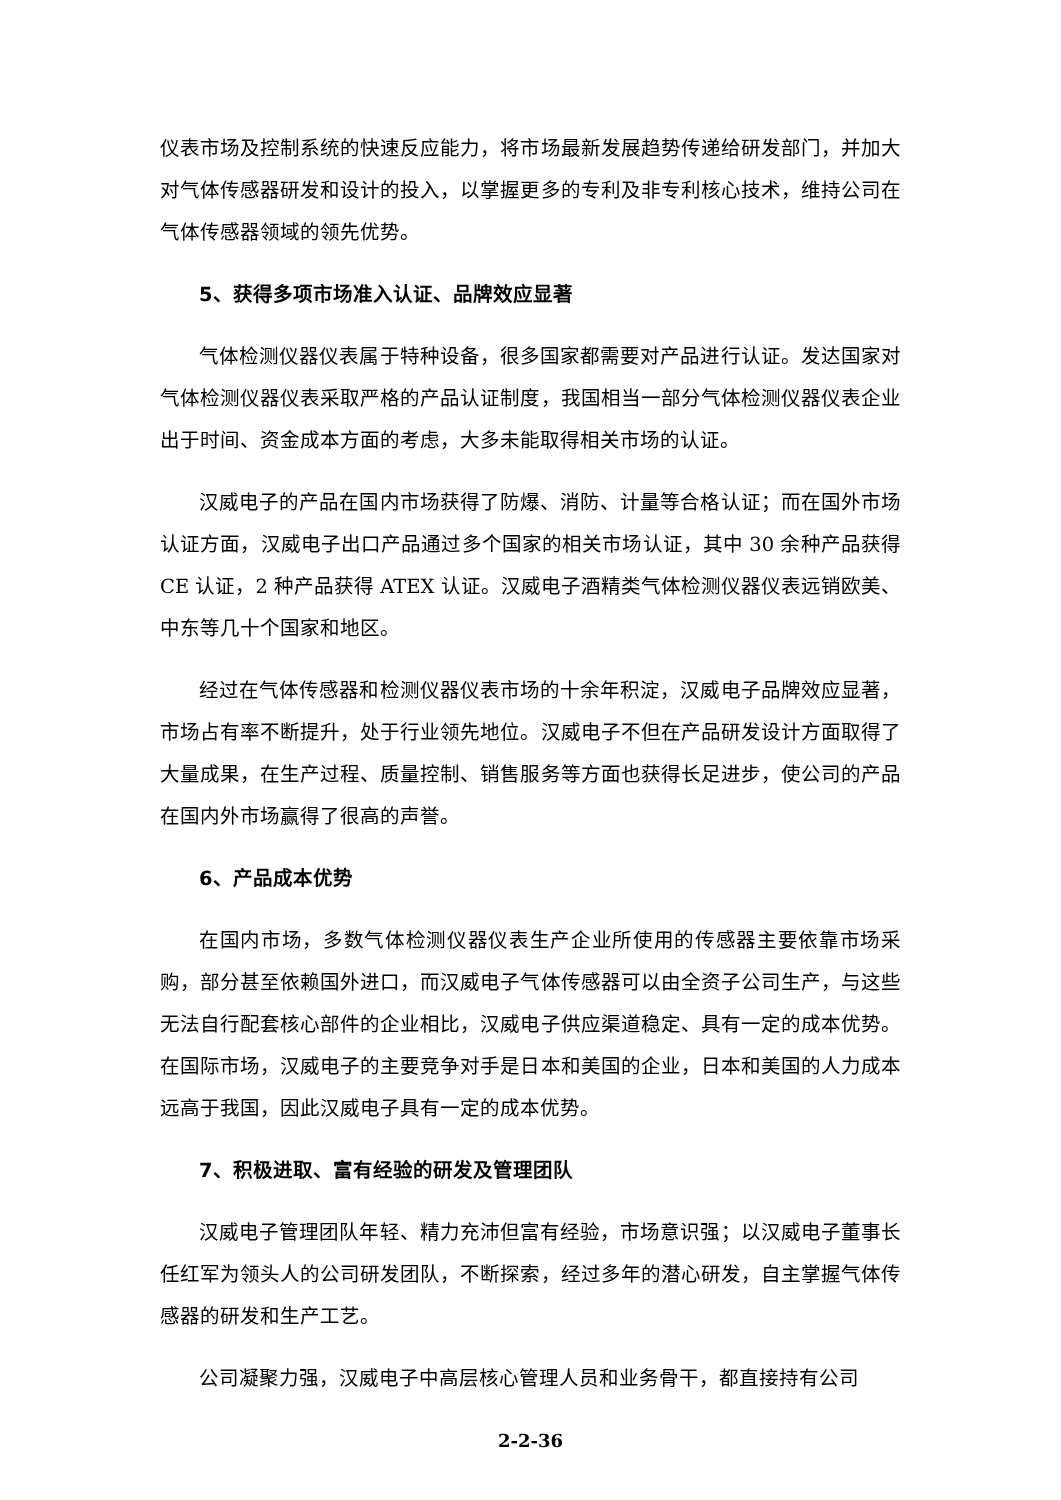仪表市场及控制系统的快速反应能力，将市场最新发展趋势传递给研发部门，并加大对气体传感器研发和设计的投入，以掌握更多的专利及非专利核心技术，维持公司在气体传感器领域的领先优势。
5、获得多项市场准入认证、品牌效应显著
气体检测仪器仪表属于特种设备，很多国家都需要对产品进行认证。发达国家对气体检测仪器仪表采取严格的产品认证制度，我国相当一部分气体检测仪器仪表企业出于时间、资金成本方面的考虑，大多未能取得相关市场的认证。
汉威电子的产品在国内市场获得了防爆、消防、计量等合格认证；而在国外市场认证方面，汉威电子出口产品通过多个国家的相关市场认证，其中 30 余种产品获得 CE 认证，2 种产品获得 ATEX 认证。汉威电子酒精类气体检测仪器仪表远销欧美、中东等几十个国家和地区。
经过在气体传感器和检测仪器仪表市场的十余年积淀，汉威电子品牌效应显著，市场占有率不断提升，处于行业领先地位。汉威电子不但在产品研发设计方面取得了大量成果，在生产过程、质量控制、销售服务等方面也获得长足进步，使公司的产品在国内外市场赢得了很高的声誉。
6、产品成本优势
在国内市场，多数气体检测仪器仪表生产企业所使用的传感器主要依靠市场采购，部分甚至依赖国外进口，而汉威电子气体传感器可以由全资子公司生产，与这些无法自行配套核心部件的企业相比，汉威电子供应渠道稳定、具有一定的成本优势。在国际市场，汉威电子的主要竞争对手是日本和美国的企业，日本和美国的人力成本远高于我国，因此汉威电子具有一定的成本优势。
7、积极进取、富有经验的研发及管理团队
汉威电子管理团队年轻、精力充沛但富有经验，市场意识强；以汉威电子董事长任红军为领头人的公司研发团队，不断探索，经过多年的潜心研发，自主掌握气体传感器的研发和生产工艺。
公司凝聚力强，汉威电子中高层核心管理人员和业务骨干，都直接持有公司
2-2-36